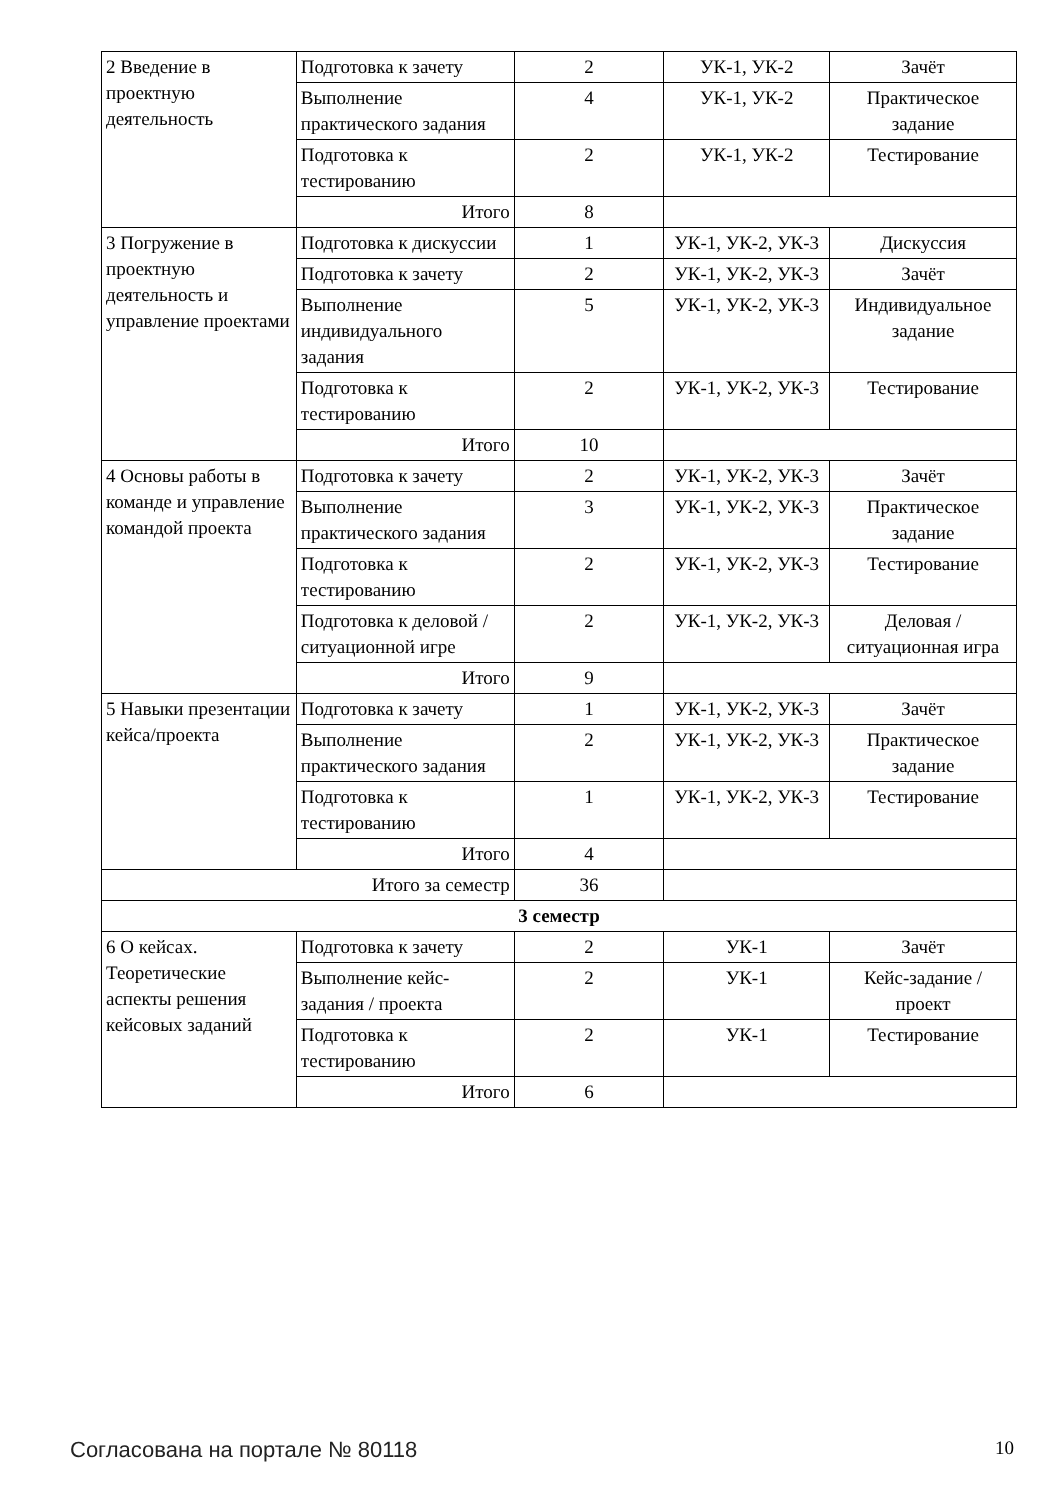| 2 Введение в проектную деятельность | Подготовка к зачету | 2 | УК-1, УК-2 | Зачёт |
| | Выполнение практического задания | 4 | УК-1, УК-2 | Практическое задание |
| | Подготовка к тестированию | 2 | УК-1, УК-2 | Тестирование |
| | Итого | 8 | | |
| 3 Погружение в проектную деятельность и управление проектами | Подготовка к дискуссии | 1 | УК-1, УК-2, УК-3 | Дискуссия |
| | Подготовка к зачету | 2 | УК-1, УК-2, УК-3 | Зачёт |
| | Выполнение индивидуального задания | 5 | УК-1, УК-2, УК-3 | Индивидуальное задание |
| | Подготовка к тестированию | 2 | УК-1, УК-2, УК-3 | Тестирование |
| | Итого | 10 | | |
| 4 Основы работы в команде и управление командой проекта | Подготовка к зачету | 2 | УК-1, УК-2, УК-3 | Зачёт |
| | Выполнение практического задания | 3 | УК-1, УК-2, УК-3 | Практическое задание |
| | Подготовка к тестированию | 2 | УК-1, УК-2, УК-3 | Тестирование |
| | Подготовка к деловой / ситуационной игре | 2 | УК-1, УК-2, УК-3 | Деловая / ситуационная игра |
| | Итого | 9 | | |
| 5 Навыки презентации кейса/проекта | Подготовка к зачету | 1 | УК-1, УК-2, УК-3 | Зачёт |
| | Выполнение практического задания | 2 | УК-1, УК-2, УК-3 | Практическое задание |
| | Подготовка к тестированию | 1 | УК-1, УК-2, УК-3 | Тестирование |
| | Итого | 4 | | |
| Итого за семестр | | 36 | | |
| 3 семестр | | | | |
| 6 О кейсах. Теоретические аспекты решения кейсовых заданий | Подготовка к зачету | 2 | УК-1 | Зачёт |
| | Выполнение кейс-задания / проекта | 2 | УК-1 | Кейс-задание / проект |
| | Подготовка к тестированию | 2 | УК-1 | Тестирование |
| | Итого | 6 | | |
Согласована на портале № 80118 10